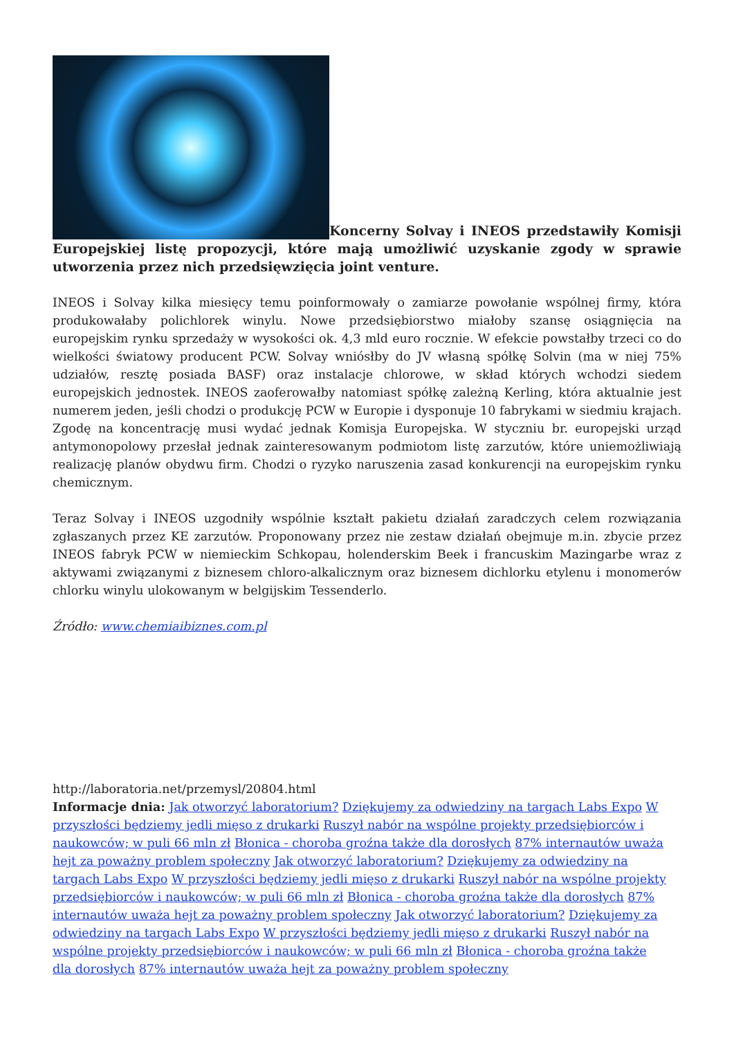Koncerny Solvay i INEOS przedstawiły Komisji Europejskiej listę propozycji, które mają umożliwić uzyskanie zgody w sprawie utworzenia przez nich przedsięwzięcia joint venture.
INEOS i Solvay kilka miesięcy temu poinformowały o zamiarze powołanie wspólnej firmy, która produkowałaby polichlorek winylu. Nowe przedsiębiorstwo miałoby szansę osiągnięcia na europejskim rynku sprzedaży w wysokości ok. 4,3 mld euro rocznie. W efekcie powstałby trzeci co do wielkości światowy producent PCW. Solvay wniósłby do JV własną spółkę Solvin (ma w niej 75% udziałów, resztę posiada BASF) oraz instalacje chlorowe, w skład których wchodzi siedem europejskich jednostek. INEOS zaoferowałby natomiast spółkę zależną Kerling, która aktualnie jest numerem jeden, jeśli chodzi o produkcję PCW w Europie i dysponuje 10 fabrykami w siedmiu krajach. Zgodę na koncentrację musi wydać jednak Komisja Europejska. W styczniu br. europejski urząd antymonopolowy przesłał jednak zainteresowanym podmiotom listę zarzutów, które uniemożliwiają realizację planów obydwu firm. Chodzi o ryzyko naruszenia zasad konkurencji na europejskim rynku chemicznym.
Teraz Solvay i INEOS uzgodniły wspólnie kształt pakietu działań zaradczych celem rozwiązania zgłaszanych przez KE zarzutów. Proponowany przez nie zestaw działań obejmuje m.in. zbycie przez INEOS fabryk PCW w niemieckim Schkopau, holenderskim Beek i francuskim Mazingarbe wraz z aktywami związanymi z biznesem chloro-alkalicznym oraz biznesem dichlorku etylenu i monomerów chlorku winylu ulokowanym w belgijskim Tessenderlo.
Źródło: www.chemiaibiznes.com.pl
http://laboratoria.net/przemysl/20804.html
Informacje dnia: Jak otworzyć laboratorium? Dziękujemy za odwiedziny na targach Labs Expo W przyszłości będziemy jedli mięso z drukarki Ruszył nabór na wspólne projekty przedsiębiorców i naukowców; w puli 66 mln zł Błonica - choroba groźna także dla dorosłych 87% internautów uważa hejt za poważny problem społeczny Jak otworzyć laboratorium? Dziękujemy za odwiedziny na targach Labs Expo W przyszłości będziemy jedli mięso z drukarki Ruszył nabór na wspólne projekty przedsiębiorców i naukowców; w puli 66 mln zł Błonica - choroba groźna także dla dorosłych 87% internautów uważa hejt za poważny problem społeczny Jak otworzyć laboratorium? Dziękujemy za odwiedziny na targach Labs Expo W przyszłości będziemy jedli mięso z drukarki Ruszył nabór na wspólne projekty przedsiębiorców i naukowców; w puli 66 mln zł Błonica - choroba groźna także dla dorosłych 87% internautów uważa hejt za poważny problem społeczny